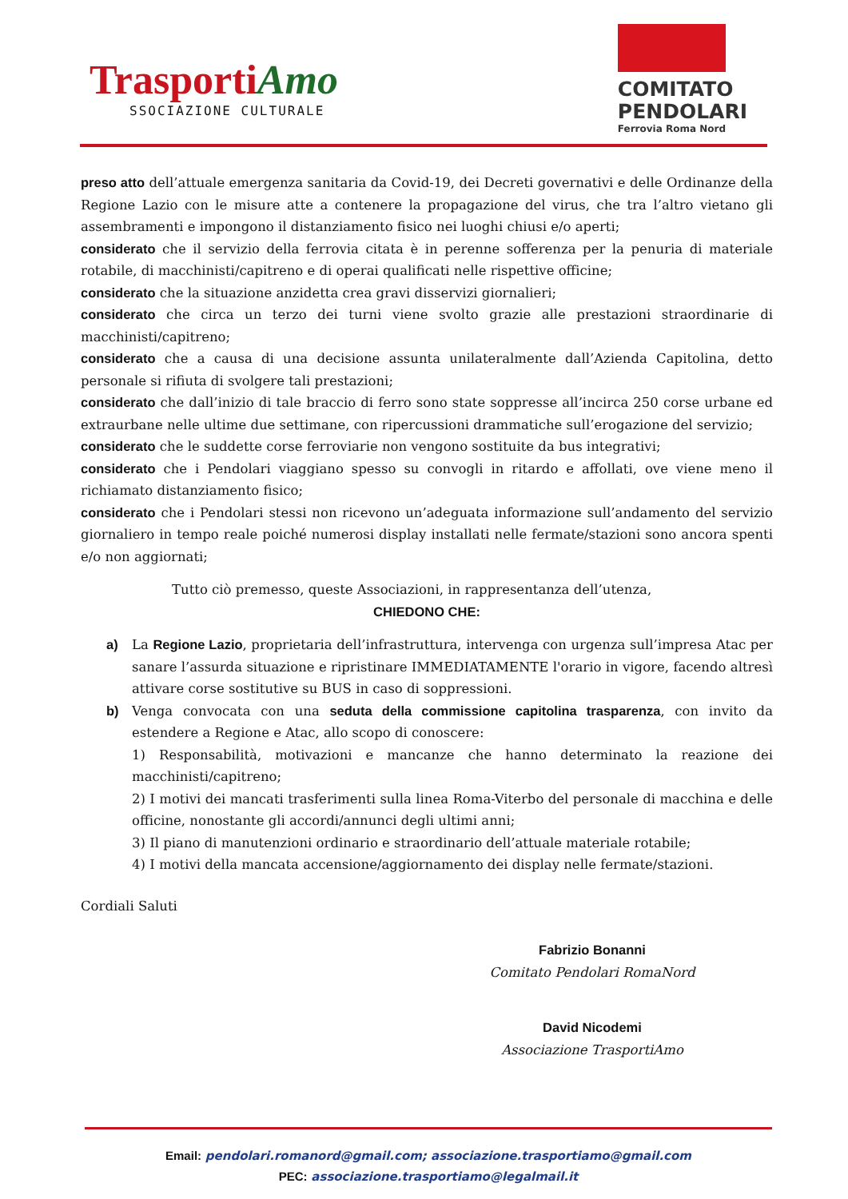TrasportiAmo
SSOCIAZIONE CULTURALE
COMITATO
PENDOLARI
Ferrovia Roma Nord
preso atto dell’attuale emergenza sanitaria da Covid-19, dei Decreti governativi e delle Ordinanze della Regione Lazio con le misure atte a contenere la propagazione del virus, che tra l’altro vietano gli assembramenti e impongono il distanziamento fisico nei luoghi chiusi e/o aperti;
considerato che il servizio della ferrovia citata è in perenne sofferenza per la penuria di materiale rotabile, di macchinisti/capitreno e di operai qualificati nelle rispettive officine;
considerato che la situazione anzidetta crea gravi disservizi giornalieri;
considerato che circa un terzo dei turni viene svolto grazie alle prestazioni straordinarie di macchinisti/capitreno;
considerato che a causa di una decisione assunta unilateralmente dall’Azienda Capitolina, detto personale si rifiuta di svolgere tali prestazioni;
considerato che dall’inizio di tale braccio di ferro sono state soppresse all’incirca 250 corse urbane ed extraurbane nelle ultime due settimane, con ripercussioni drammatiche sull’erogazione del servizio;
considerato che le suddette corse ferroviarie non vengono sostituite da bus integrativi;
considerato che i Pendolari viaggiano spesso su convogli in ritardo e affollati, ove viene meno il richiamato distanziamento fisico;
considerato che i Pendolari stessi non ricevono un’adeguata informazione sull’andamento del servizio giornaliero in tempo reale poiché numerosi display installati nelle fermate/stazioni sono ancora spenti e/o non aggiornati;
Tutto ciò premesso, queste Associazioni, in rappresentanza dell’utenza,
CHIEDONO CHE:
a) La Regione Lazio, proprietaria dell’infrastruttura, intervenga con urgenza sull’impresa Atac per sanare l’assurda situazione e ripristinare IMMEDIATAMENTE l'orario in vigore, facendo altresì attivare corse sostitutive su BUS in caso di soppressioni.
b) Venga convocata con una seduta della commissione capitolina trasparenza, con invito da estendere a Regione e Atac, allo scopo di conoscere:
1) Responsabilità, motivazioni e mancanze che hanno determinato la reazione dei macchinisti/capitreno;
2) I motivi dei mancati trasferimenti sulla linea Roma-Viterbo del personale di macchina e delle officine, nonostante gli accordi/annunci degli ultimi anni;
3) Il piano di manutenzioni ordinario e straordinario dell’attuale materiale rotabile;
4) I motivi della mancata accensione/aggiornamento dei display nelle fermate/stazioni.
Cordiali Saluti
Fabrizio Bonanni
Comitato Pendolari RomaNord
David Nicodemi
Associazione TrasportiAmo
Email: pendolari.romanord@gmail.com; associazione.trasportiamo@gmail.com
PEC: associazione.trasportiamo@legalmail.it